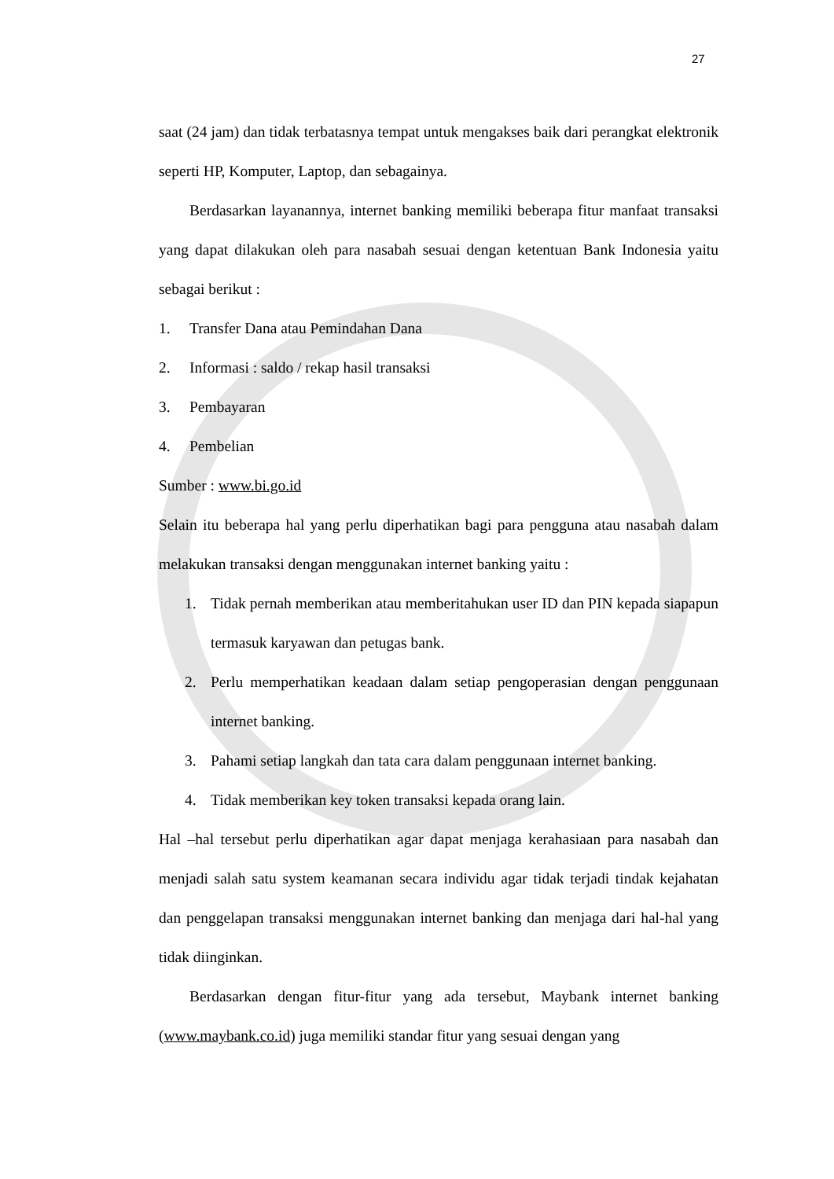27
saat (24 jam) dan tidak terbatasnya tempat untuk mengakses baik dari perangkat elektronik seperti HP, Komputer, Laptop, dan sebagainya.
Berdasarkan layanannya, internet banking memiliki beberapa fitur manfaat transaksi yang dapat dilakukan oleh para nasabah sesuai dengan ketentuan Bank Indonesia yaitu sebagai berikut :
1. Transfer Dana atau Pemindahan Dana
2. Informasi : saldo / rekap hasil transaksi
3. Pembayaran
4. Pembelian
Sumber : www.bi.go.id
Selain itu beberapa hal yang perlu diperhatikan bagi para pengguna atau nasabah dalam melakukan transaksi dengan menggunakan internet banking yaitu :
1. Tidak pernah memberikan atau memberitahukan user ID dan PIN kepada siapapun termasuk karyawan dan petugas bank.
2. Perlu memperhatikan keadaan dalam setiap pengoperasian dengan penggunaan internet banking.
3. Pahami setiap langkah dan tata cara dalam penggunaan internet banking.
4. Tidak memberikan key token transaksi kepada orang lain.
Hal –hal tersebut perlu diperhatikan agar dapat menjaga kerahasiaan para nasabah dan menjadi salah satu system keamanan secara individu agar tidak terjadi tindak kejahatan dan penggelapan transaksi menggunakan internet banking dan menjaga dari hal-hal yang tidak diinginkan.
Berdasarkan dengan fitur-fitur yang ada tersebut, Maybank internet banking (www.maybank.co.id) juga memiliki standar fitur yang sesuai dengan yang